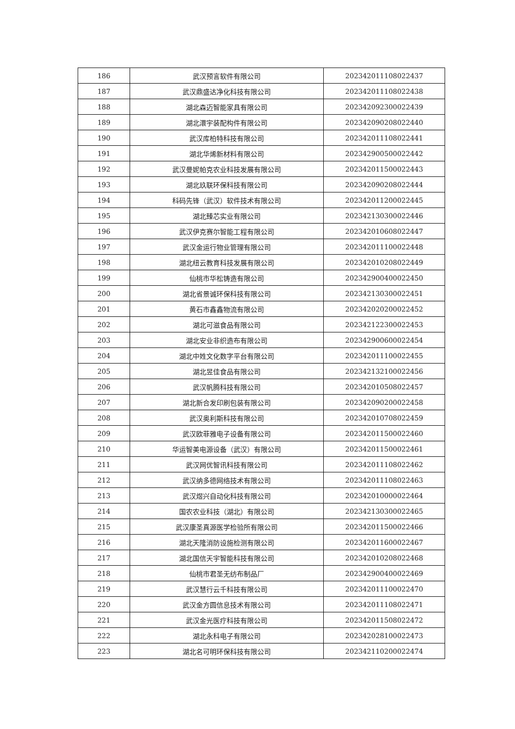| 186 | 武汉预言软件有限公司 | 202342011108022437 |
| 187 | 武汉鼎盛达净化科技有限公司 | 202342011108022438 |
| 188 | 湖北森迈智能家具有限公司 | 202342092300022439 |
| 189 | 湖北澴宇装配构件有限公司 | 202342090208022440 |
| 190 | 武汉库柏特科技有限公司 | 202342011108022441 |
| 191 | 湖北华烯新材料有限公司 | 202342900500022442 |
| 192 | 武汉曼妮帕克农业科技发展有限公司 | 202342011500022443 |
| 193 | 湖北玖联环保科技有限公司 | 202342090208022444 |
| 194 | 科码先锋（武汉）软件技术有限公司 | 202342011200022445 |
| 195 | 湖北臻芯实业有限公司 | 202342130300022446 |
| 196 | 武汉伊克赛尔智能工程有限公司 | 202342010608022447 |
| 197 | 武汉金运行物业管理有限公司 | 202342011100022448 |
| 198 | 湖北纽云教育科技发展有限公司 | 202342010208022449 |
| 199 | 仙桃市华松铸造有限公司 | 202342900400022450 |
| 200 | 湖北省景诚环保科技有限公司 | 202342130300022451 |
| 201 | 黄石市鑫鑫物流有限公司 | 202342020200022452 |
| 202 | 湖北可滋食品有限公司 | 202342122300022453 |
| 203 | 湖北安业非织造布有限公司 | 202342900600022454 |
| 204 | 湖北中姓文化数字平台有限公司 | 202342011100022455 |
| 205 | 湖北昱佳食品有限公司 | 202342132100022456 |
| 206 | 武汉帆腾科技有限公司 | 202342010508022457 |
| 207 | 湖北新合发印刷包装有限公司 | 202342090200022458 |
| 208 | 武汉奥利斯科技有限公司 | 202342010708022459 |
| 209 | 武汉欧菲雅电子设备有限公司 | 202342011500022460 |
| 210 | 华运智美电源设备（武汉）有限公司 | 202342011500022461 |
| 211 | 武汉网优智讯科技有限公司 | 202342011108022462 |
| 212 | 武汉纳多德网络技术有限公司 | 202342011108022463 |
| 213 | 武汉煜兴自动化科技有限公司 | 202342010000022464 |
| 214 | 国农农业科技（湖北）有限公司 | 202342130300022465 |
| 215 | 武汉康圣真源医学检验所有限公司 | 202342011500022466 |
| 216 | 湖北天隆消防设施检测有限公司 | 202342011600022467 |
| 217 | 湖北国信天宇智能科技有限公司 | 202342010208022468 |
| 218 | 仙桃市君圣无纺布制品厂 | 202342900400022469 |
| 219 | 武汉慧行云千科技有限公司 | 202342011100022470 |
| 220 | 武汉金方圆信息技术有限公司 | 202342011108022471 |
| 221 | 武汉金光医疗科技有限公司 | 202342011508022472 |
| 222 | 湖北永科电子有限公司 | 202342028100022473 |
| 223 | 湖北名可明环保科技有限公司 | 202342110200022474 |